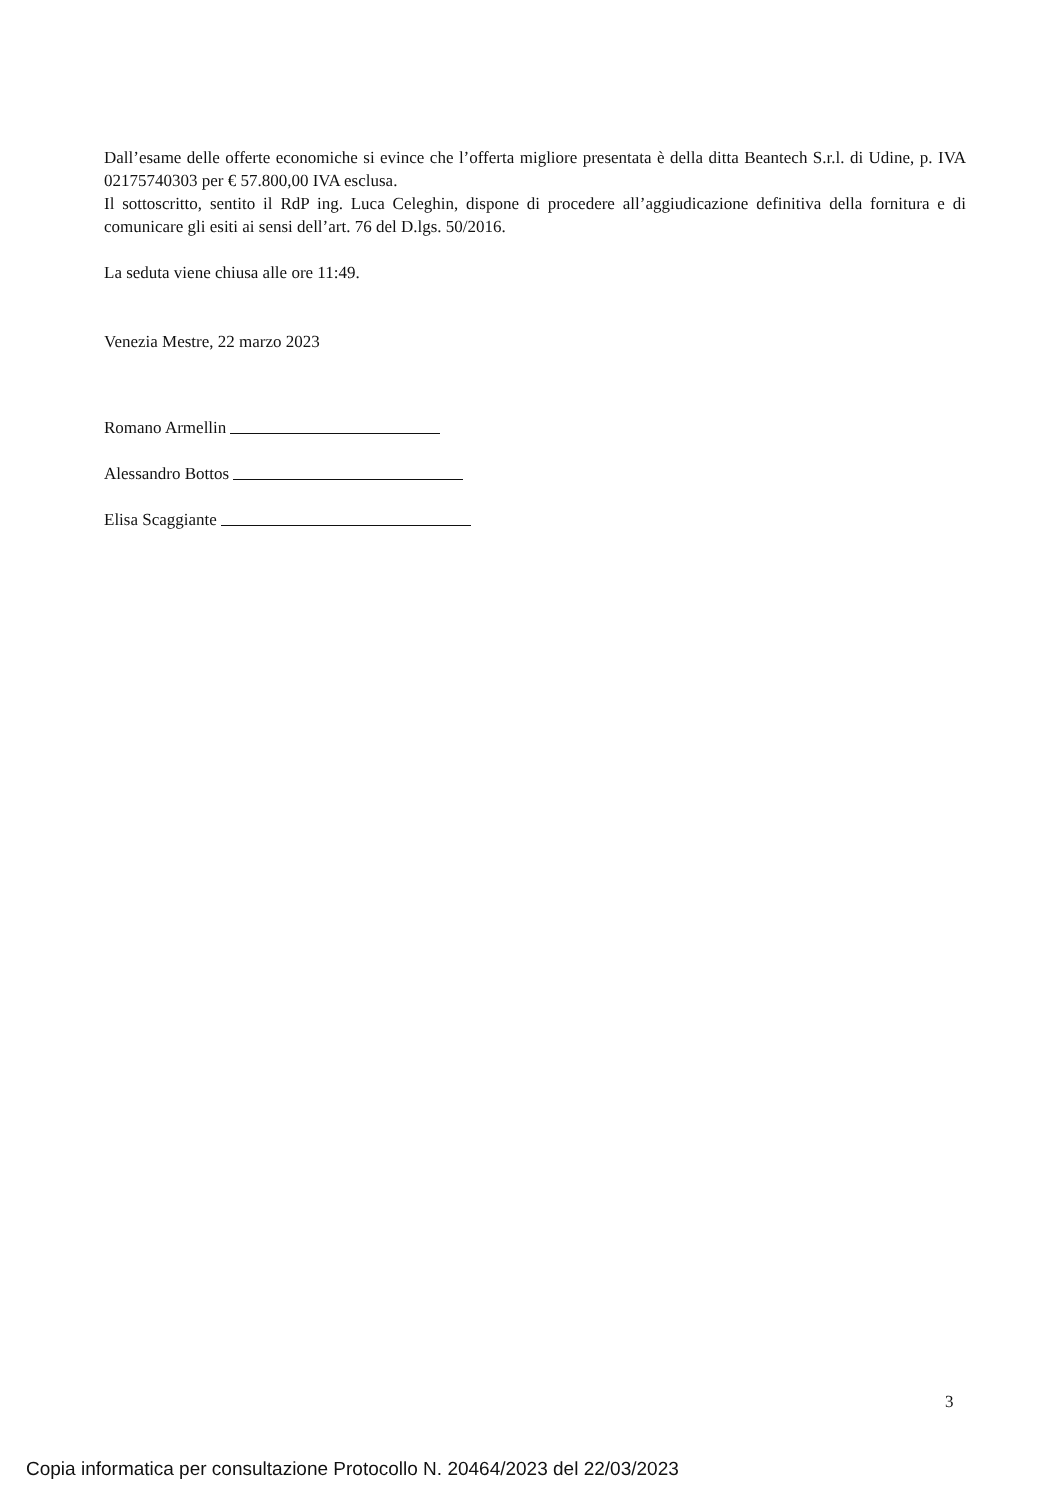Dall’esame delle offerte economiche si evince che l’offerta migliore presentata è della ditta Beantech S.r.l. di Udine, p. IVA 02175740303 per € 57.800,00 IVA esclusa.
Il sottoscritto, sentito il RdP ing. Luca Celeghin, dispone di procedere all’aggiudicazione definitiva della fornitura e di comunicare gli esiti ai sensi dell’art. 76 del D.lgs. 50/2016.
La seduta viene chiusa alle ore 11:49.
Venezia Mestre, 22 marzo 2023
Romano Armellin
Alessandro Bottos
Elisa Scaggiante
3
Copia informatica per consultazione Protocollo N. 20464/2023 del 22/03/2023